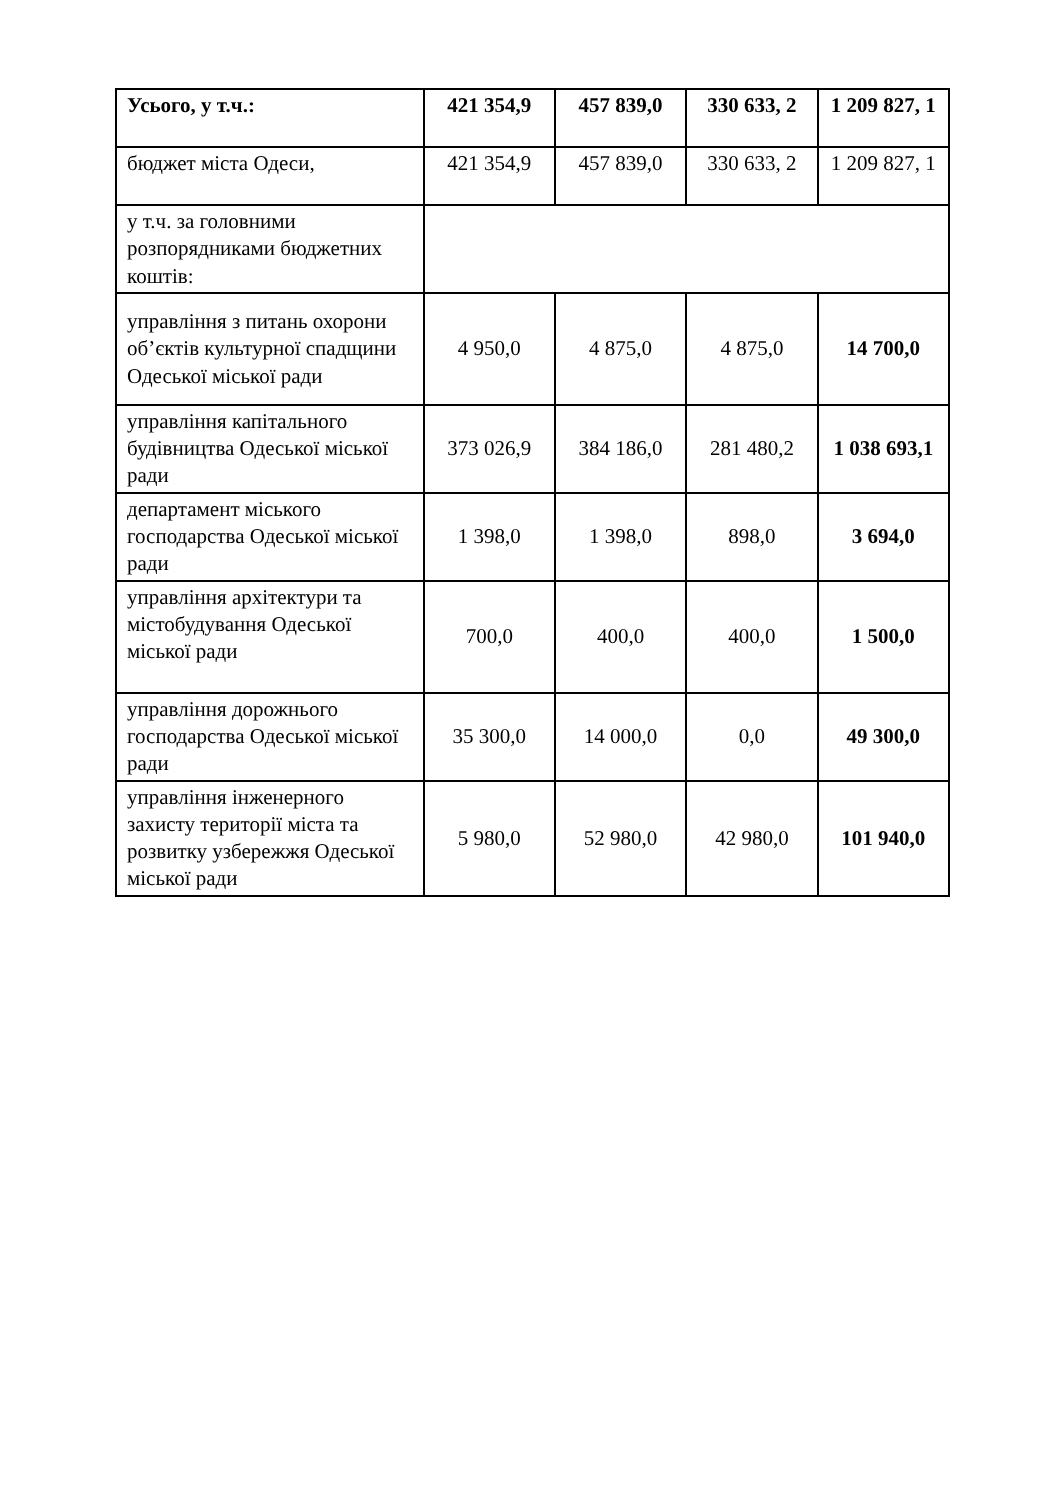| Усього, у т.ч.: | 421 354,9 | 457 839,0 | 330 633, 2 | 1 209 827, 1 |
| бюджет міста Одеси, | 421 354,9 | 457 839,0 | 330 633, 2 | 1 209 827, 1 |
| у т.ч. за головними розпорядниками бюджетних коштів: | | | | |
| управління з питань охорони об’єктів культурної спадщини Одеської міської ради | 4 950,0 | 4 875,0 | 4 875,0 | 14 700,0 |
| управління капітального будівництва Одеської міської ради | 373 026,9 | 384 186,0 | 281 480,2 | 1 038 693,1 |
| департамент міського господарства Одеської міської ради | 1 398,0 | 1 398,0 | 898,0 | 3 694,0 |
| управління архітектури та містобудування Одеської міської ради | 700,0 | 400,0 | 400,0 | 1 500,0 |
| управління дорожнього господарства Одеської міської ради | 35 300,0 | 14 000,0 | 0,0 | 49 300,0 |
| управління інженерного захисту території міста та розвитку узбережжя Одеської міської ради | 5 980,0 | 52 980,0 | 42 980,0 | 101 940,0 |